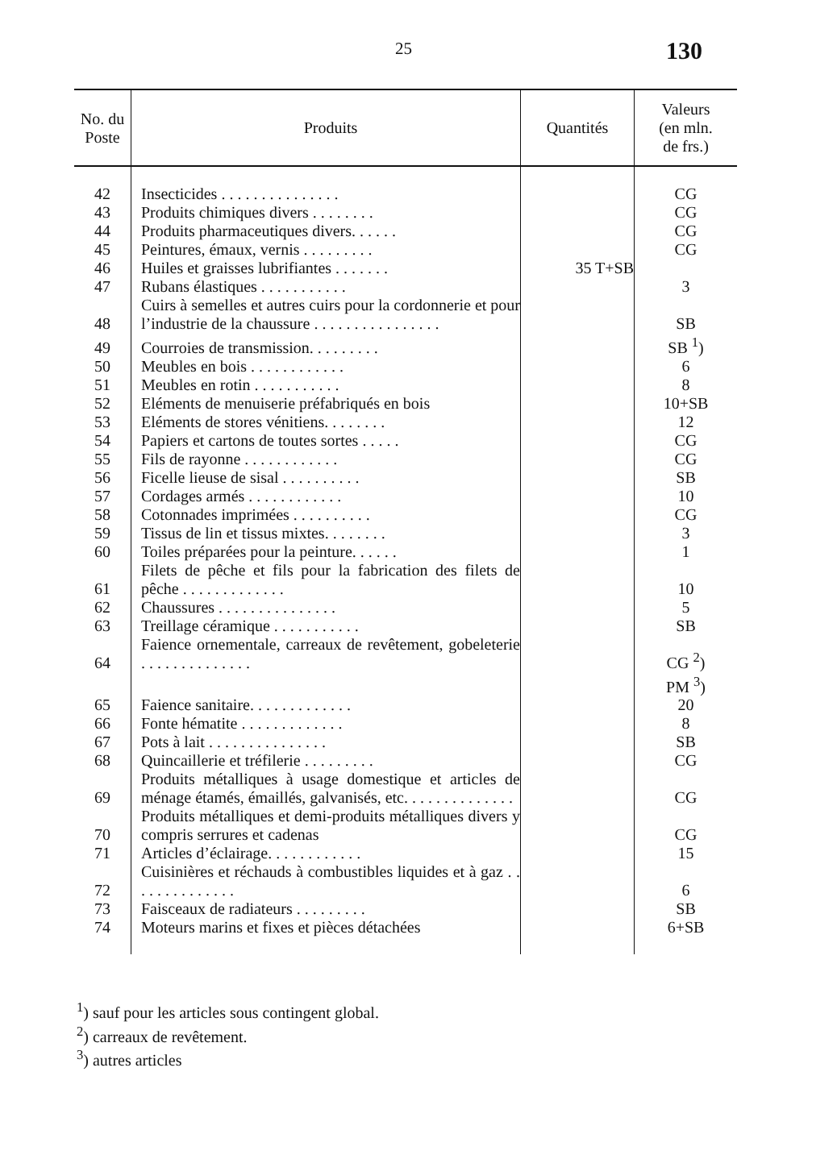25 130
| No. du Poste | Produits | Quantités | Valeurs (en mln. de frs.) |
| --- | --- | --- | --- |
| 42 | Insecticides . . . . . . . . . . . . . . . | | CG |
| 43 | Produits chimiques divers . . . . . . . . | | CG |
| 44 | Produits pharmaceutiques divers. . . . . . | | CG |
| 45 | Peintures, émaux, vernis . . . . . . . . . | | CG |
| 46 | Huiles et graisses lubrifiantes . . . . . . . | 35 T+SB | |
| 47 | Rubans élastiques . . . . . . . . . . . | | 3 |
| 48 | Cuirs à semelles et autres cuirs pour la cordonnerie et pour l’industrie de la chaussure . . . . . . . . . . . . . . . . | | SB |
| 49 | Courroies de transmission. . . . . . . . . | | SB <sup>1</sup>) |
| 50 | Meubles en bois . . . . . . . . . . . . | | 6 |
| 51 | Meubles en rotin . . . . . . . . . . . | | 8 |
| 52 | Eléments de menuiserie préfabriqués en bois | | 10+SB |
| 53 | Eléments de stores vénitiens. . . . . . . . | | 12 |
| 54 | Papiers et cartons de toutes sortes . . . . . | | CG |
| 55 | Fils de rayonne . . . . . . . . . . . . | | CG |
| 56 | Ficelle lieuse de sisal . . . . . . . . . . | | SB |
| 57 | Cordages armés . . . . . . . . . . . . | | 10 |
| 58 | Cotonnades imprimées . . . . . . . . . . | | CG |
| 59 | Tissus de lin et tissus mixtes. . . . . . . . | | 3 |
| 60 | Toiles préparées pour la peinture. . . . . . | | 1 |
| 61 | Filets de pêche et fils pour la fabrication des filets de pêche . . . . . . . . . . . . . | | 10 |
| 62 | Chaussures . . . . . . . . . . . . . . . | | 5 |
| 63 | Treillage céramique . . . . . . . . . . . | | SB |
| 64 | Faience ornementale, carreaux de revêtement, gobeleterie . . . . . . . . . . . . . . | | CG <sup>2</sup>) |
| | | | PM <sup>3</sup>) |
| 65 | Faience sanitaire. . . . . . . . . . . . . | | 20 |
| 66 | Fonte hématite . . . . . . . . . . . . . | | 8 |
| 67 | Pots à lait . . . . . . . . . . . . . . . | | SB |
| 68 | Quincaillerie et tréfilerie . . . . . . . . . | | CG |
| 69 | Produits métalliques à usage domestique et articles de ménage étamés, émaillés, galvanisés, etc. . . . . . . . . . . . . . | | CG |
| 70 | Produits métalliques et demi-produits métalliques divers y compris serrures et cadenas | | CG |
| 71 | Articles d’éclairage. . . . . . . . . . . . | | 15 |
| 72 | Cuisinières et réchauds à combustibles liquides et à gaz . . . . . . . . . . . . . . | | 6 |
| 73 | Faisceaux de radiateurs . . . . . . . . . | | SB |
| 74 | Moteurs marins et fixes et pièces détachées | | 6+SB |
<sup>1</sup>) sauf pour les articles sous contingent global.
<sup>2</sup>) carreaux de revêtement.
<sup>3</sup>) autres articles